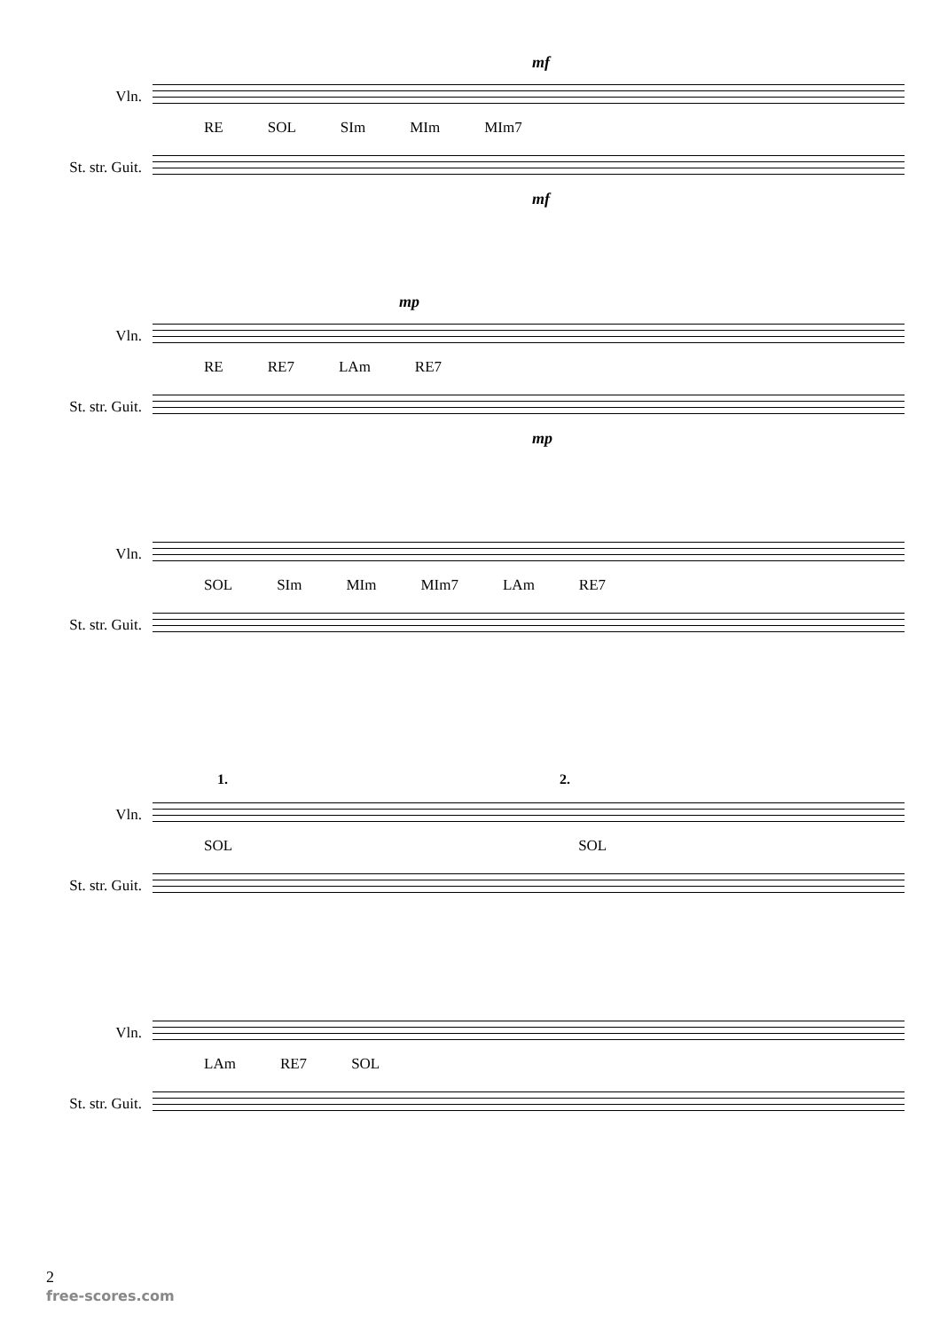mf
Vln.
RE SOL SIm MIm MIm7
St. str. Guit.
mf
mp
Vln.
RE RE7 LAm RE7
St. str. Guit.
mp
Vln.
SOL SIm MIm MIm7 LAm RE7
St. str. Guit.
1. 2.
Vln.
SOL SOL
St. str. Guit.
Vln.
LAm RE7 SOL
St. str. Guit.
2
free-scores.com